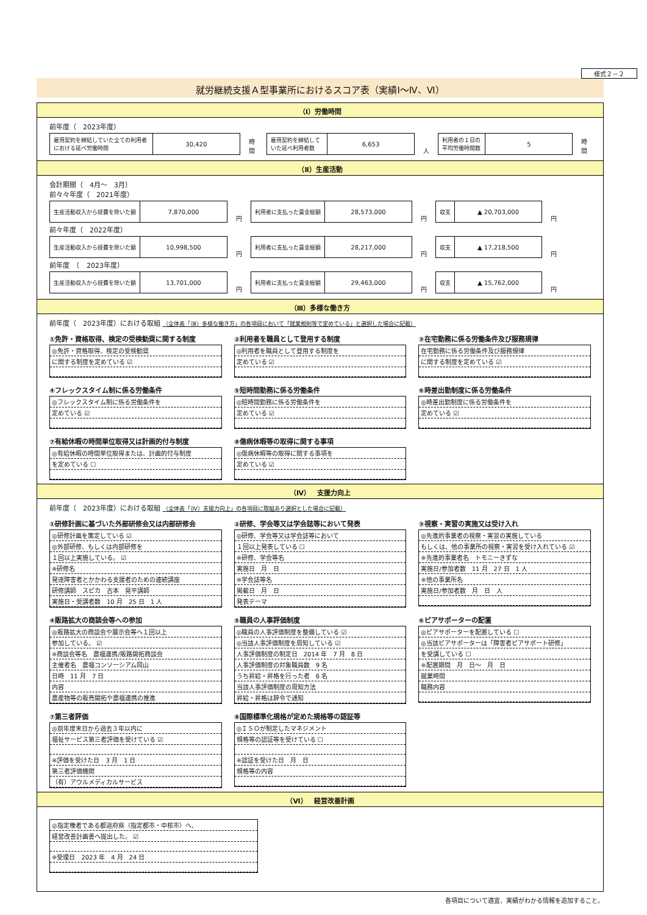様式２－２
就労継続支援Ａ型事業所におけるスコア表（実績Ⅰ～Ⅳ、Ⅵ）
（Ⅰ）労働時間
前年度（　2023年度）
| 雇用契約を締結していた全ての利用者における延べ労働時間 | 30,420 |
時間
| 雇用契約を締結していた延べ利用者数 | 6,653 |
人
| 利用者の１日の平均労働時間数 | 5 |
時間
（Ⅱ）生産活動
会計期間（　4月～　3月）
前々々年度（　2021年度）
| 生産活動収入から経費を除いた額 | 7,870,000 |
円
| 利用者に支払った賃金総額 | 28,573,000 |
円
| 収支 | ▲ 20,703,000 |
円
前々年度（　2022年度）
| 生産活動収入から経費を除いた額 | 10,998,500 |
円
| 利用者に支払った賃金総額 | 28,217,000 |
円
| 収支 | ▲ 17,218,500 |
円
前年度　（　2023年度）
| 生産活動収入から経費を除いた額 | 13,701,000 |
円
| 利用者に支払った賃金総額 | 29,463,000 |
円
| 収支 | ▲ 15,762,000 |
円
（Ⅲ）多様な働き方
前年度（　2023年度）における取組 （全体表「（Ⅲ）多様な働き方」の各項目において「就業規則等で定めている」と選択した場合に記載）
①免許・資格取得、検定の受検勧奨に関する制度
◎免許・資格取得、検定の受検勧奨
に関する制度を定めている ☑
②利用者を職員として登用する制度
◎利用者を職員として登用する制度を
定めている ☑
③在宅勤務に係る労働条件及び服務規律
在宅勤務に係る労働条件及び服務規律
に関する制度を定めている ☑
④フレックスタイム制に係る労働条件
◎フレックスタイム制に係る労働条件を
定めている ☑
⑤短時間勤務に係る労働条件
◎短時間勤務に係る労働条件を
定めている ☑
⑥時差出勤制度に係る労働条件
◎時差出勤制度に係る労働条件を
定めている ☑
⑦有給休暇の時間単位取得又は計画的付与制度
◎有給休暇の時間単位取得または、計画的付与制度
を定めている ☐
⑧傷病休暇等の取得に関する事項
◎傷病休暇等の取得に関する事項を
定めている ☑
（Ⅳ）　支援力向上
前年度（　2023年度）における取組 （全体表「（Ⅳ）支援力向上」の各項目に取組あり選択とした場合に記載）
①研修計画に基づいた外部研修会又は内部研修会
◎研修計画を策定している ☑
◎外部研修、もしくは内部研修を
１回以上実施している。 ☑
※研修名
発達障害者とかかわる支援者のための連続講座
研修講師　スピカ　古本　晃平講師
実施日・受講者数　10 月　25 日　1 人
②研修、学会等又は学会誌等において発表
◎研修、学会等又は学会誌等において
１回以上発表している ☐
※研修、学会等名
実施日　月　日
※学会誌等名
掲載日　月　日
発表テーマ
③視察・実習の実施又は受け入れ
◎先進的事業者の視察・実習の実施している
もしくは、他の事業所の視察・実習を受け入れている ☑
※先進的事業者名　トモニーきずな
実施日/参加者数　11 月　27 日　1 人
※他の事業所名
実施日/参加者数　月　日　人
④販路拡大の商談会等への参加
◎販路拡大の商談会や展示会等へ１回以上
参加している。 ☑
※商談会等名　農福連携/販路開拓商談会
主催者名　農福コンソーシアム岡山
日時　11 月　7 日
内容
農産物等の販売開拓や農福連携の推進
⑤職員の人事評価制度
◎職員の人事評価制度を整備している ☑
◎当該人事評価制度を周知している ☑
人事評価制度の制定日　2014 年　7 月　8 日
人事評価制度の対象職員数　9 名
うち昇給・昇格を行った者　6 名
当該人事評価制度の周知方法
昇給・昇格は辞令で通知
⑥ピアサポーターの配置
◎ピアサポーターを配置している ☐
◎当該ピアサポーターは「障害者ピアサポート研修」
を受講している ☐
※配置期間　月　日～　月　日
就業時間
職務内容
⑦第三者評価
◎前年度末日から過去３年以内に
福祉サービス第三者評価を受けている ☑
※評価を受けた日　3 月　1 日
第三者評価機関
（有）アウルメディカルサービス
⑧国際標準化規格が定めた規格等の認証等
◎ＩＳＯが制定したマネジメント
規格等の認証等を受けている ☐
※認証を受けた日　月　日
規格等の内容
（Ⅵ）　経営改善計画
◎指定権者である都道府県（指定都市・中核市）へ、
経営改善計画書へ提出した。 ☑
※受理日　2023 年　4 月　24 日
各項目について適宜、実績がわかる情報を追加すること。